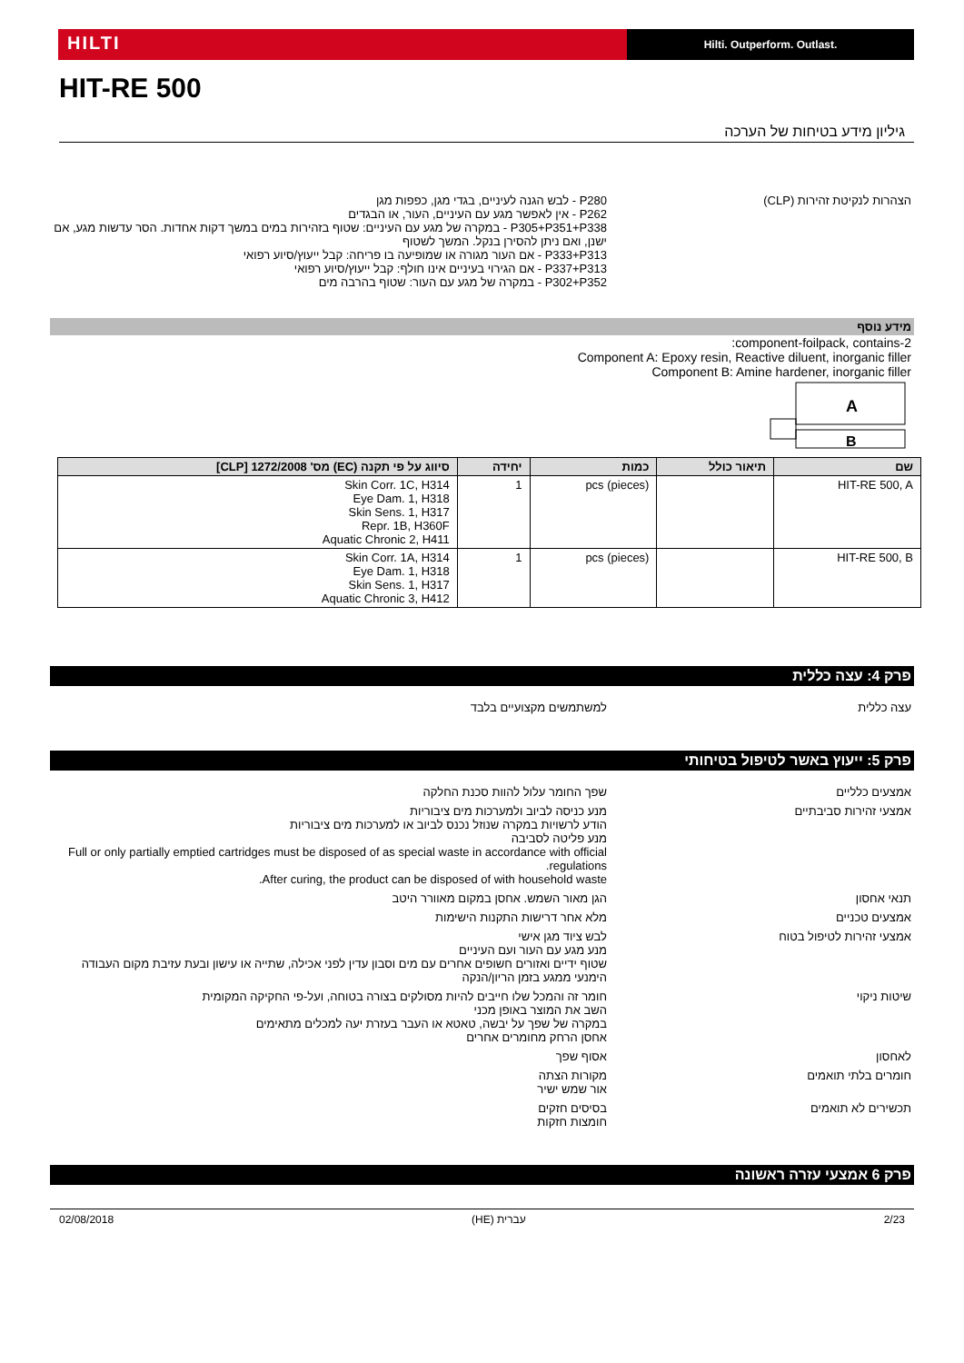HILTI
Hilti. Outperform. Outlast.
HIT-RE 500
גיליון מידע בטיחות של הערכה
הצהרות לנקיטת זהירות (CLP) P280 - לבש הגנה לעיניים, בגדי מגן, כפפות מגן
P262 - אין לאפשר מגע עם העיניים, העור, או הבגדים
P305+P351+P338 - במקרה של מגע עם העיניים: שטוף בזהירות במים במשך דקות אחדות. הסר עדשות מגע, אם ישנן, ואם ניתן להסירן בנקל. המשך לשטוף
P333+P313 - אם העור מגורה או שמופיעה בו פריחה: קבל ייעוץ/סיוע רפואי
P337+P313 - אם הגירוי בעיניים אינו חולף: קבל ייעוץ/סיוע רפואי
P302+P352 - במקרה של מגע עם העור: שטוף בהרבה מים
מידע נוסף
2-component-foilpack, contains:
Component A: Epoxy resin, Reactive diluent, inorganic filler
Component B: Amine hardener, inorganic filler
A
B
| שם | תיאור כולל | כמות | יחידה | סיווג על פי תקנה (EC) מס' 1272/2008 [CLP] |
| --- | --- | --- | --- | --- |
| HIT-RE 500, A | | pcs (pieces) | 1 | Skin Corr. 1C, H314 Eye Dam. 1, H318 Skin Sens. 1, H317 Repr. 1B, H360F Aquatic Chronic 2, H411 |
| HIT-RE 500, B | | pcs (pieces) | 1 | Skin Corr. 1A, H314 Eye Dam. 1, H318 Skin Sens. 1, H317 Aquatic Chronic 3, H412 |
פרק 4: עצה כללית
עצה כללית למשתמשים מקצועיים בלבד
פרק 5: ייעוץ באשר לטיפול בטיחותי
אמצעים כלליים שפך החומר עלול להוות סכנת החלקה
אמצעי זהירות סביבתיים מנע כניסה לביוב ולמערכות מים ציבוריות
הודע לרשויות במקרה שנוזל נכנס לביוב או למערכות מים ציבוריות
מנע פליטה לסביבה
Full or only partially emptied cartridges must be disposed of as special waste in accordance with official regulations.
After curing, the product can be disposed of with household waste.
תנאי אחסון הגן מאור השמש. אחסן במקום מאוורר היטב
אמצעים טכניים מלא אחר דרישות התקנות הישימות
אמצעי זהירות לטיפול בטוח לבש ציוד מגן אישי
מנע מגע עם העור ועם העיניים
שטוף ידיים ואזורים חשופים אחרים עם מים וסבון עדין לפני אכילה, שתייה או עישון ובעת עזיבת מקום העבודה
הימנעי ממגע בזמן הריון/הנקה
שיטות ניקוי חומר זה והמכל שלו חייבים להיות מסולקים בצורה בטוחה, ועל-פי החקיקה המקומית
השב את המוצר באופן מכני
במקרה של שפך על יבשה, טאטא או העבר בעזרת יעה למכלים מתאימים
אחסן הרחק מחומרים אחרים
לאחסון אסוף שפך
חומרים בלתי תואמים מקורות הצתה
אור שמש ישיר
תכשירים לא תואמים בסיסים חזקים
חומצות חזקות
פרק 6 אמצעי עזרה ראשונה
2/23 עברית (HE) 02/08/2018